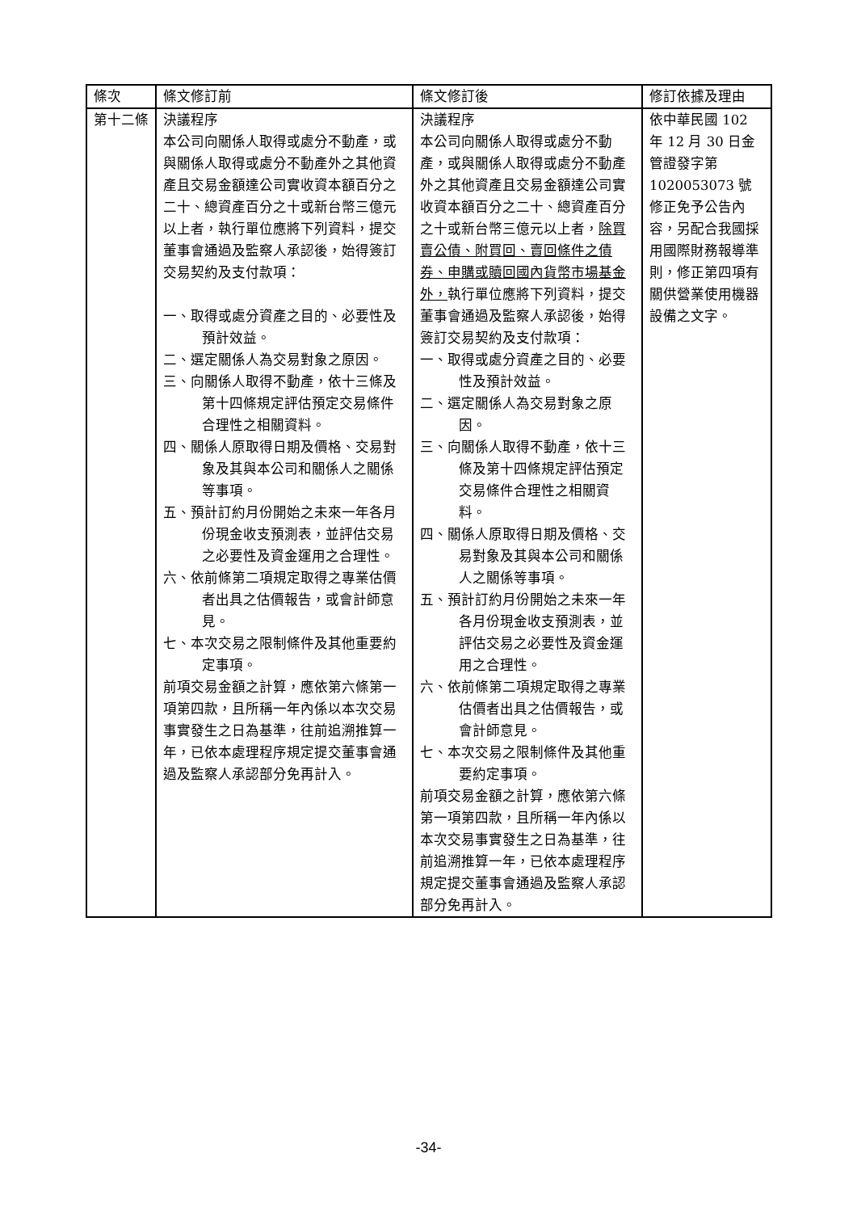| 條次 | 條文修訂前 | 條文修訂後 | 修訂依據及理由 |
| --- | --- | --- | --- |
| 第十二條 | 決議程序 本公司向關係人取得或處分不動產，或與關係人取得或處分不動產外之其他資產且交易金額達公司實收資本額百分之二十、總資產百分之十或新台幣三億元以上者，執行單位應將下列資料，提交董事會通過及監察人承認後，始得簽訂交易契約及支付款項： 一、取得或處分資產之目的、必要性及預計效益。 二、選定關係人為交易對象之原因。 三、向關係人取得不動產，依十三條及第十四條規定評估預定交易條件合理性之相關資料。 四、關係人原取得日期及價格、交易對象及其與本公司和關係人之關係等事項。 五、預計訂約月份開始之未來一年各月份現金收支預測表，並評估交易之必要性及資金運用之合理性。 六、依前條第二項規定取得之專業估價者出具之估價報告，或會計師意見。 七、本次交易之限制條件及其他重要約定事項。 前項交易金額之計算，應依第六條第一項第四款，且所稱一年內係以本次交易事實發生之日為基準，往前追溯推算一年，已依本處理程序規定提交董事會通過及監察人承認部分免再計入。 | 決議程序 本公司向關係人取得或處分不動產，或與關係人取得或處分不動產外之其他資產且交易金額達公司實收資本額百分之二十、總資產百分之十或新台幣三億元以上者， 除買賣公債、附買回、賣回條件之債券、申購或贖回國內貨幣市場基金外， 執行單位應將下列資料，提交董事會通過及監察人承認後，始得簽訂交易契約及支付款項： 一、取得或處分資產之目的、必要性及預計效益。 二、選定關係人為交易對象之原因。 三、向關係人取得不動產，依十三條及第十四條規定評估預定交易條件合理性之相關資料。 四、關係人原取得日期及價格、交易對象及其與本公司和關係人之關係等事項。 五、預計訂約月份開始之未來一年各月份現金收支預測表，並評估交易之必要性及資金運用之合理性。 六、依前條第二項規定取得之專業估價者出具之估價報告，或會計師意見。 七、本次交易之限制條件及其他重要約定事項。 前項交易金額之計算，應依第六條第一項第四款，且所稱一年內係以本次交易事實發生之日為基準，往前追溯推算一年，已依本處理程序規定提交董事會通過及監察人承認部分免再計入。 | 依中華民國 102 年 12 月 30 日金管證發字第 1020053073 號修正免予公告內容，另配合我國採用國際財務報導準則，修正第四項有關供營業使用機器設備之文字。 |
-34-